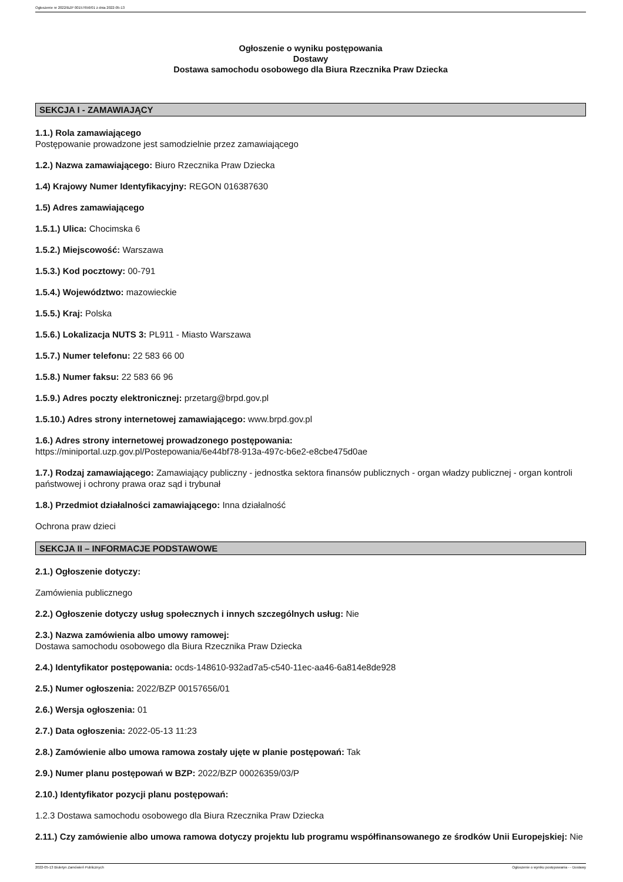Ogłoszenie nr 2022/BZP 00157656/01 z dnia 2022-05-13
Ogłoszenie o wyniku postępowania
Dostawy
Dostawa samochodu osobowego dla Biura Rzecznika Praw Dziecka
SEKCJA I - ZAMAWIAJĄCY
1.1.) Rola zamawiającego
Postępowanie prowadzone jest samodzielnie przez zamawiającego
1.2.) Nazwa zamawiającego: Biuro Rzecznika Praw Dziecka
1.4) Krajowy Numer Identyfikacyjny: REGON 016387630
1.5) Adres zamawiającego
1.5.1.) Ulica: Chocimska 6
1.5.2.) Miejscowość: Warszawa
1.5.3.) Kod pocztowy: 00-791
1.5.4.) Województwo: mazowieckie
1.5.5.) Kraj: Polska
1.5.6.) Lokalizacja NUTS 3: PL911 - Miasto Warszawa
1.5.7.) Numer telefonu: 22 583 66 00
1.5.8.) Numer faksu: 22 583 66 96
1.5.9.) Adres poczty elektronicznej: przetarg@brpd.gov.pl
1.5.10.) Adres strony internetowej zamawiającego: www.brpd.gov.pl
1.6.) Adres strony internetowej prowadzonego postępowania:
https://miniportal.uzp.gov.pl/Postepowania/6e44bf78-913a-497c-b6e2-e8cbe475d0ae
1.7.) Rodzaj zamawiającego: Zamawiający publiczny - jednostka sektora finansów publicznych - organ władzy publicznej - organ kontroli państwowej i ochrony prawa oraz sąd i trybunał
1.8.) Przedmiot działalności zamawiającego: Inna działalność
Ochrona praw dzieci
SEKCJA II – INFORMACJE PODSTAWOWE
2.1.) Ogłoszenie dotyczy:
Zamówienia publicznego
2.2.) Ogłoszenie dotyczy usług społecznych i innych szczególnych usług: Nie
2.3.) Nazwa zamówienia albo umowy ramowej:
Dostawa samochodu osobowego dla Biura Rzecznika Praw Dziecka
2.4.) Identyfikator postępowania: ocds-148610-932ad7a5-c540-11ec-aa46-6a814e8de928
2.5.) Numer ogłoszenia: 2022/BZP 00157656/01
2.6.) Wersja ogłoszenia: 01
2.7.) Data ogłoszenia: 2022-05-13 11:23
2.8.) Zamówienie albo umowa ramowa zostały ujęte w planie postępowań: Tak
2.9.) Numer planu postępowań w BZP: 2022/BZP 00026359/03/P
2.10.) Identyfikator pozycji planu postępowań:
1.2.3 Dostawa samochodu osobowego dla Biura Rzecznika Praw Dziecka
2.11.) Czy zamówienie albo umowa ramowa dotyczy projektu lub programu współfinansowanego ze środków Unii Europejskiej: Nie
2022-05-13 Biuletyn Zamówień Publicznych Ogłoszenie o wyniku postępowania - - Dostawy